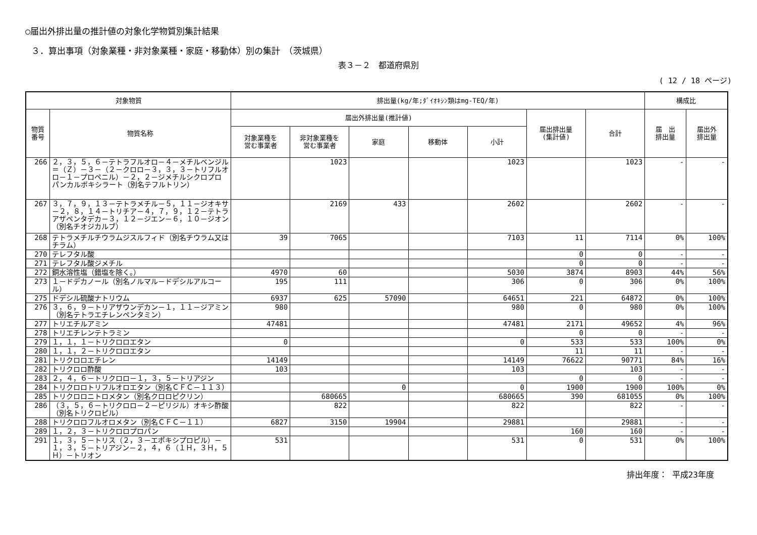○届出外排出量の推計値の対象化学物質別集計結果
３．算出事項（対象業種・非対象業種・家庭・移動体）別の集計　（茨城県）
表３－２　都道府県別
( 12 / 18 ページ)
| 対象物質 | | 排出量(kg/年;ﾀﾞｲｵｷｼﾝ類はmg-TEQ/年) | | | | | | | 構成比 | |
| --- | --- | --- | --- | --- | --- | --- | --- | --- | --- | --- |
| 物質 番号 | 物質名称 | 届出外排出量(推計値) | | | | | 届出排出量 (集計値) | 合計 | 届 出 排出量 | 届出外 排出量 |
| | | 対象業種を 営む事業者 | 非対象業種を 営む事業者 | 家庭 | 移動体 | 小計 | | | | |
| 266 | ２，３，５，６－テトラフルオロ－４－メチルベンジル＝（Ｚ）－３－（２－クロロ－３，３，３－トリフルオロ－１－プロペニル）－２，２－ジメチルシクロプロパンカルボキシラート（別名テフルトリン） | | 1023 | | | 1023 | | 1023 | - | - |
| 267 | ３，７，９，１３－テトラメチル－５，１１－ジオキサ－２，８，１４－トリチア－４，７，９，１２－テトラアザペンタデカ－３，１２－ジエン－６，１０－ジオン（別名チオジカルブ） | | 2169 | 433 | | 2602 | | 2602 | - | - |
| 268 | テトラメチルチウラムジスルフィド（別名チウラム又はチラム） | 39 | 7065 | | | 7103 | 11 | 7114 | 0% | 100% |
| 270 | テレフタル酸 | | | | | | 0 | 0 | - | - |
| 271 | テレフタル酸ジメチル | | | | | | 0 | 0 | - | - |
| 272 | 銅水溶性塩（錯塩を除く。） | 4970 | 60 | | | 5030 | 3874 | 8903 | 44% | 56% |
| 273 | １－ドデカノール（別名ノルマル－ドデシルアルコール） | 195 | 111 | | | 306 | 0 | 306 | 0% | 100% |
| 275 | ドデシル硫酸ナトリウム | 6937 | 625 | 57090 | | 64651 | 221 | 64872 | 0% | 100% |
| 276 | ３，６，９－トリアザウンデカン－１，１１－ジアミン（別名テトラエチレンペンタミン） | 980 | | | | 980 | 0 | 980 | 0% | 100% |
| 277 | トリエチルアミン | 47481 | | | | 47481 | 2171 | 49652 | 4% | 96% |
| 278 | トリエチレンテトラミン | | | | | | 0 | 0 | - | - |
| 279 | １，１，１－トリクロロエタン | 0 | | | | 0 | 533 | 533 | 100% | 0% |
| 280 | １，１，２－トリクロロエタン | | | | | | 11 | 11 | - | - |
| 281 | トリクロロエチレン | 14149 | | | | 14149 | 76622 | 90771 | 84% | 16% |
| 282 | トリクロロ酢酸 | 103 | | | | 103 | | 103 | - | - |
| 283 | ２，４，６－トリクロロ－１，３，５－トリアジン | | | | | | 0 | 0 | - | - |
| 284 | トリクロロトリフルオロエタン（別名ＣＦＣ－１１３） | | | 0 | | 0 | 1900 | 1900 | 100% | 0% |
| 285 | トリクロロニトロメタン（別名クロロピクリン） | | 680665 | | | 680665 | 390 | 681055 | 0% | 100% |
| 286 | （３，５，６－トリクロロ－２－ピリジル）オキシ酢酸（別名トリクロピル） | | 822 | | | 822 | | 822 | - | - |
| 288 | トリクロロフルオロメタン（別名ＣＦＣ－１１） | 6827 | 3150 | 19904 | | 29881 | | 29881 | - | - |
| 289 | １，２，３－トリクロロプロパン | | | | | | 160 | 160 | - | - |
| 291 | １，３，５－トリス（２，３－エポキシプロピル）－１，３，５－トリアジン－２，４，６（１Ｈ，３Ｈ，５Ｈ）－トリオン | 531 | | | | 531 | 0 | 531 | 0% | 100% |
排出年度： 平成23年度